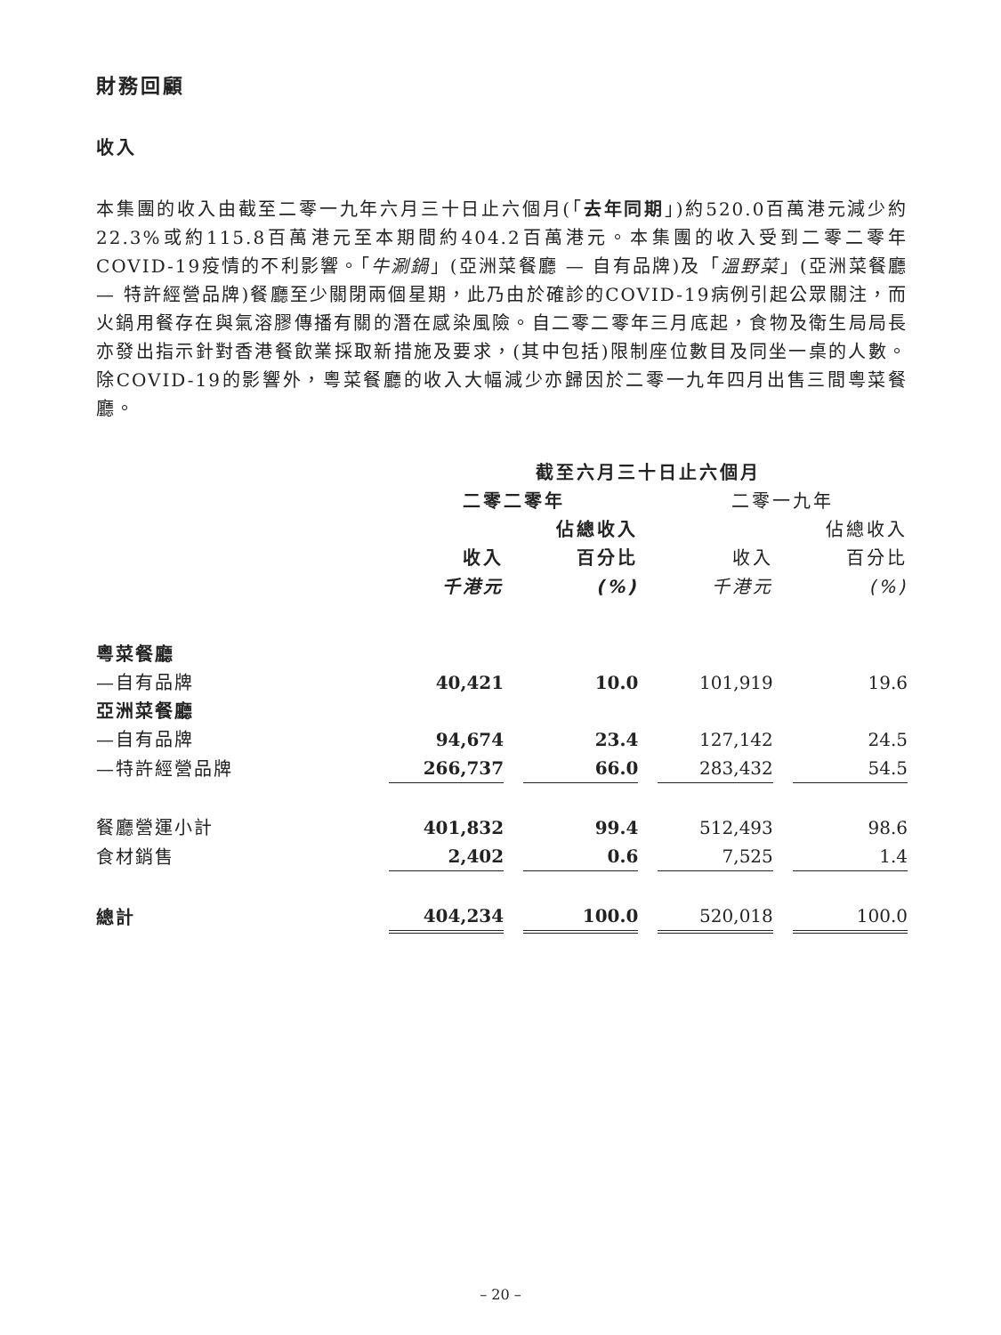財務回顧
收入
本集團的收入由截至二零一九年六月三十日止六個月(「去年同期」)約520.0百萬港元減少約22.3%或約115.8百萬港元至本期間約404.2百萬港元。本集團的收入受到二零二零年COVID-19疫情的不利影響。「牛涮鍋」(亞洲菜餐廳 — 自有品牌)及「溫野菜」(亞洲菜餐廳 — 特許經營品牌)餐廳至少關閉兩個星期，此乃由於確診的COVID-19病例引起公眾關注，而火鍋用餐存在與氣溶膠傳播有關的潛在感染風險。自二零二零年三月底起，食物及衛生局局長亦發出指示針對香港餐飲業採取新措施及要求，(其中包括)限制座位數目及同坐一桌的人數。除COVID-19的影響外，粵菜餐廳的收入大幅減少亦歸因於二零一九年四月出售三間粵菜餐廳。
| | 截至六月三十日止六個月 | | | |
| --- | --- | --- | --- | --- |
| | 二零二零年 | | 二零一九年 | |
| | | 佔總收入 | | 佔總收入 |
| | 收入 | 百分比 | 收入 | 百分比 |
| | 千港元 | (%) | 千港元 | (%) |
| 粵菜餐廳 | | | | |
| —自有品牌 | 40,421 | 10.0 | 101,919 | 19.6 |
| 亞洲菜餐廳 | | | | |
| —自有品牌 | 94,674 | 23.4 | 127,142 | 24.5 |
| —特許經營品牌 | 266,737 | 66.0 | 283,432 | 54.5 |
| 餐廳營運小計 | 401,832 | 99.4 | 512,493 | 98.6 |
| 食材銷售 | 2,402 | 0.6 | 7,525 | 1.4 |
| 總計 | 404,234 | 100.0 | 520,018 | 100.0 |
– 20 –